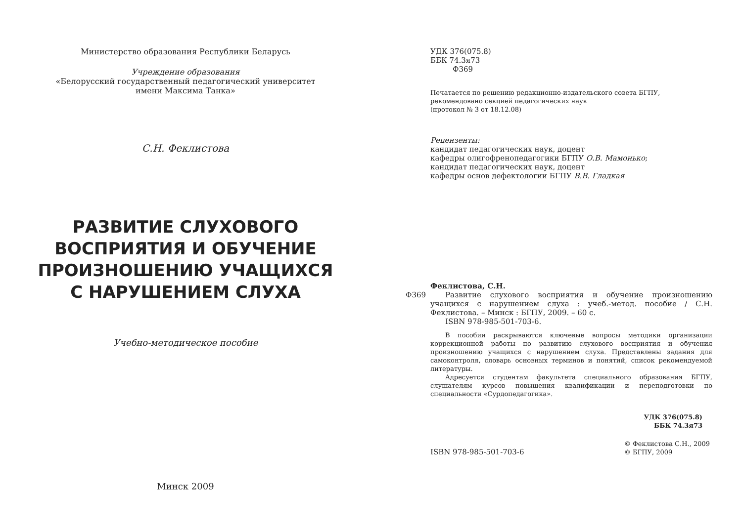Министерство образования Республики Беларусь
Учреждение образования
«Белорусский государственный педагогический университет
имени Максима Танка»
С.Н. Феклистова
РАЗВИТИЕ СЛУХОВОГО
ВОСПРИЯТИЯ И ОБУЧЕНИЕ
ПРОИЗНОШЕНИЮ УЧАЩИХСЯ
С НАРУШЕНИЕМ СЛУХА
Учебно-методическое пособие
Минск 2009
УДК 376(075.8)
ББК 74.3я73
Ф369
Печатается по решению редакционно-издательского совета БГПУ,
рекомендовано секцией педагогических наук
(протокол № 3 от 18.12.08)
Рецензенты:
кандидат педагогических наук, доцент
кафедры олигофренопедагогики БГПУ О.В. Мамонько;
кандидат педагогических наук, доцент
кафедры основ дефектологии БГПУ В.В. Гладкая
Феклистова, С.Н.
Ф369 Развитие слухового восприятия и обучение произношению учащихся с нарушением слуха : учеб.-метод. пособие / С.Н. Феклистова. – Минск : БГПУ, 2009. – 60 с.
ISBN 978-985-501-703-6.
В пособии раскрываются ключевые вопросы методики организации коррекционной работы по развитию слухового восприятия и обучения произношению учащихся с нарушением слуха. Представлены задания для самоконтроля, словарь основных терминов и понятий, список рекомендуемой литературы.
Адресуется студентам факультета специального образования БГПУ, слушателям курсов повышения квалификации и переподготовки по специальности «Сурдопедагогика».
УДК 376(075.8)
ББК 74.3я73
ISBN 978-985-501-703-6
© Феклистова С.Н., 2009
© БГПУ, 2009